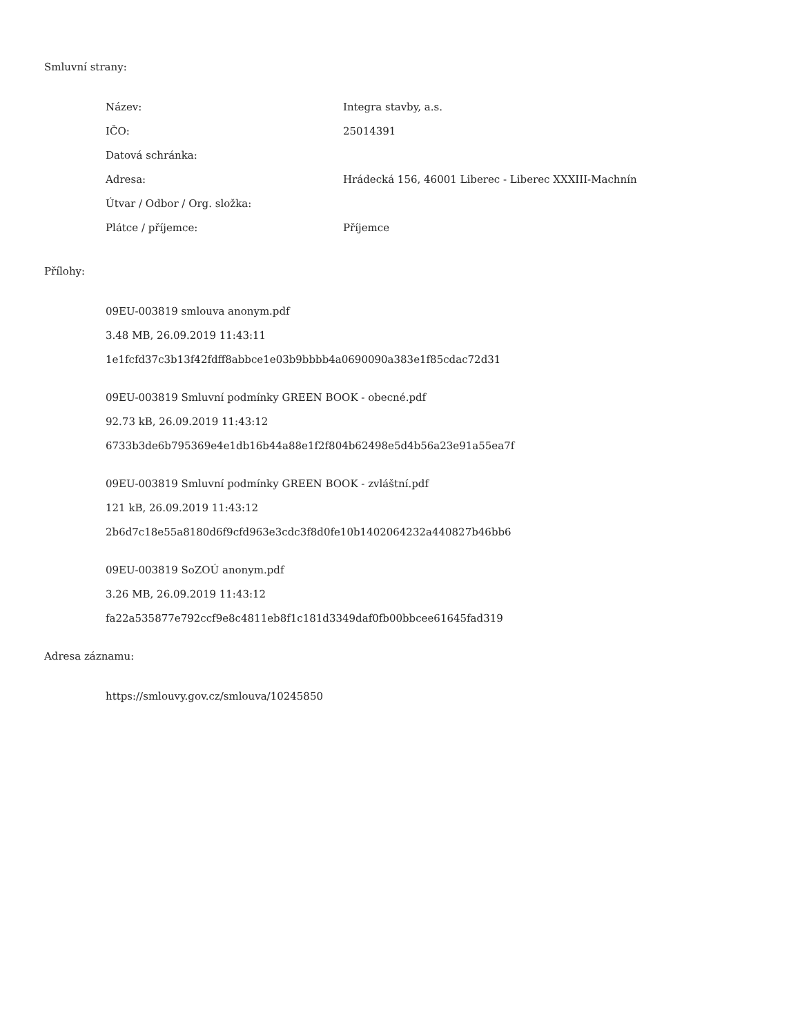Smluvní strany:
| Název: | Integra stavby, a.s. |
| IČO: | 25014391 |
| Datová schránka: | |
| Adresa: | Hrádecká 156, 46001 Liberec - Liberec XXXIII-Machnín |
| Útvar / Odbor / Org. složka: | |
| Plátce / příjemce: | Příjemce |
Přílohy:
09EU-003819 smlouva anonym.pdf
3.48 MB, 26.09.2019 11:43:11
1e1fcfd37c3b13f42fdff8abbce1e03b9bbbb4a0690090a383e1f85cdac72d31
09EU-003819 Smluvní podmínky GREEN BOOK - obecné.pdf
92.73 kB, 26.09.2019 11:43:12
6733b3de6b795369e4e1db16b44a88e1f2f804b62498e5d4b56a23e91a55ea7f
09EU-003819 Smluvní podmínky GREEN BOOK - zvláštní.pdf
121 kB, 26.09.2019 11:43:12
2b6d7c18e55a8180d6f9cfd963e3cdc3f8d0fe10b1402064232a440827b46bb6
09EU-003819 SoZOÚ anonym.pdf
3.26 MB, 26.09.2019 11:43:12
fa22a535877e792ccf9e8c4811eb8f1c181d3349daf0fb00bbcee61645fad319
Adresa záznamu:
https://smlouvy.gov.cz/smlouva/10245850